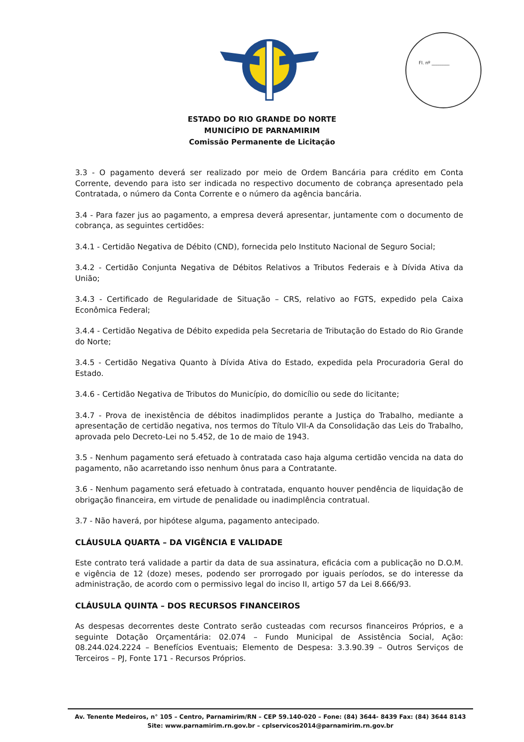Fl. nº ________
ESTADO DO RIO GRANDE DO NORTE
MUNICÍPIO DE PARNAMIRIM
Comissão Permanente de Licitação
3.3 - O pagamento deverá ser realizado por meio de Ordem Bancária para crédito em Conta Corrente, devendo para isto ser indicada no respectivo documento de cobrança apresentado pela Contratada, o número da Conta Corrente e o número da agência bancária.
3.4 - Para fazer jus ao pagamento, a empresa deverá apresentar, juntamente com o documento de cobrança, as seguintes certidões:
3.4.1 - Certidão Negativa de Débito (CND), fornecida pelo Instituto Nacional de Seguro Social;
3.4.2 - Certidão Conjunta Negativa de Débitos Relativos a Tributos Federais e à Dívida Ativa da União;
3.4.3 - Certificado de Regularidade de Situação – CRS, relativo ao FGTS, expedido pela Caixa Econômica Federal;
3.4.4 - Certidão Negativa de Débito expedida pela Secretaria de Tributação do Estado do Rio Grande do Norte;
3.4.5 - Certidão Negativa Quanto à Dívida Ativa do Estado, expedida pela Procuradoria Geral do Estado.
3.4.6 - Certidão Negativa de Tributos do Município, do domicílio ou sede do licitante;
3.4.7 - Prova de inexistência de débitos inadimplidos perante a Justiça do Trabalho, mediante a apresentação de certidão negativa, nos termos do Título VII-A da Consolidação das Leis do Trabalho, aprovada pelo Decreto-Lei no 5.452, de 1o de maio de 1943.
3.5 - Nenhum pagamento será efetuado à contratada caso haja alguma certidão vencida na data do pagamento, não acarretando isso nenhum ônus para a Contratante.
3.6 - Nenhum pagamento será efetuado à contratada, enquanto houver pendência de liquidação de obrigação financeira, em virtude de penalidade ou inadimplência contratual.
3.7 - Não haverá, por hipótese alguma, pagamento antecipado.
CLÁUSULA QUARTA – DA VIGÊNCIA E VALIDADE
Este contrato terá validade a partir da data de sua assinatura, eficácia com a publicação no D.O.M. e vigência de 12 (doze) meses, podendo ser prorrogado por iguais períodos, se do interesse da administração, de acordo com o permissivo legal do inciso II, artigo 57 da Lei 8.666/93.
CLÁUSULA QUINTA – DOS RECURSOS FINANCEIROS
As despesas decorrentes deste Contrato serão custeadas com recursos financeiros Próprios, e a seguinte Dotação Orçamentária: 02.074 – Fundo Municipal de Assistência Social, Ação: 08.244.024.2224 – Benefícios Eventuais; Elemento de Despesa: 3.3.90.39 – Outros Serviços de Terceiros – PJ, Fonte 171 - Recursos Próprios.
Av. Tenente Medeiros, n° 105 – Centro, Parnamirim/RN – CEP 59.140-020 – Fone: (84) 3644- 8439 Fax: (84) 3644 8143
Site: www.parnamirim.rn.gov.br – cplservicos2014@parnamirim.rn.gov.br